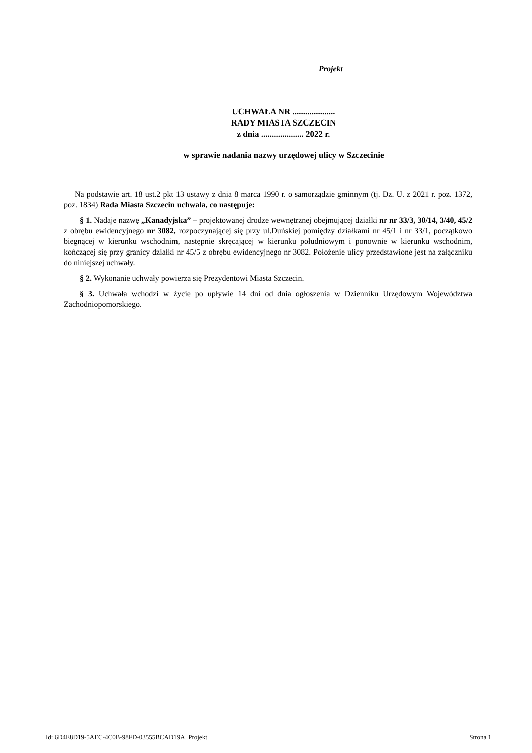Projekt
UCHWAŁA NR ....................
RADY MIASTA SZCZECIN
z dnia .................... 2022 r.
w sprawie nadania nazwy urzędowej ulicy w Szczecinie
Na podstawie art. 18 ust.2 pkt 13 ustawy z dnia 8 marca 1990 r. o samorządzie gminnym (tj. Dz. U. z 2021 r. poz. 1372, poz. 1834) Rada Miasta Szczecin uchwala, co następuje:
§ 1. Nadaje nazwę „Kanadyjska” – projektowanej drodze wewnętrznej obejmującej działki nr nr 33/3, 30/14, 3/40, 45/2 z obrębu ewidencyjnego nr 3082, rozpoczynającej się przy ul.Duńskiej pomiędzy działkami nr 45/1 i nr 33/1, początkowo biegnącej w kierunku wschodnim, następnie skręcającej w kierunku południowym i ponownie w kierunku wschodnim, kończącej się przy granicy działki nr 45/5 z obrębu ewidencyjnego nr 3082. Położenie ulicy przedstawione jest na załączniku do niniejszej uchwały.
§ 2. Wykonanie uchwały powierza się Prezydentowi Miasta Szczecin.
§ 3. Uchwała wchodzi w życie po upływie 14 dni od dnia ogłoszenia w Dzienniku Urzędowym Województwa Zachodniopomorskiego.
Id: 6D4E8D19-5AEC-4C0B-98FD-03555BCAD19A. Projekt Strona 1